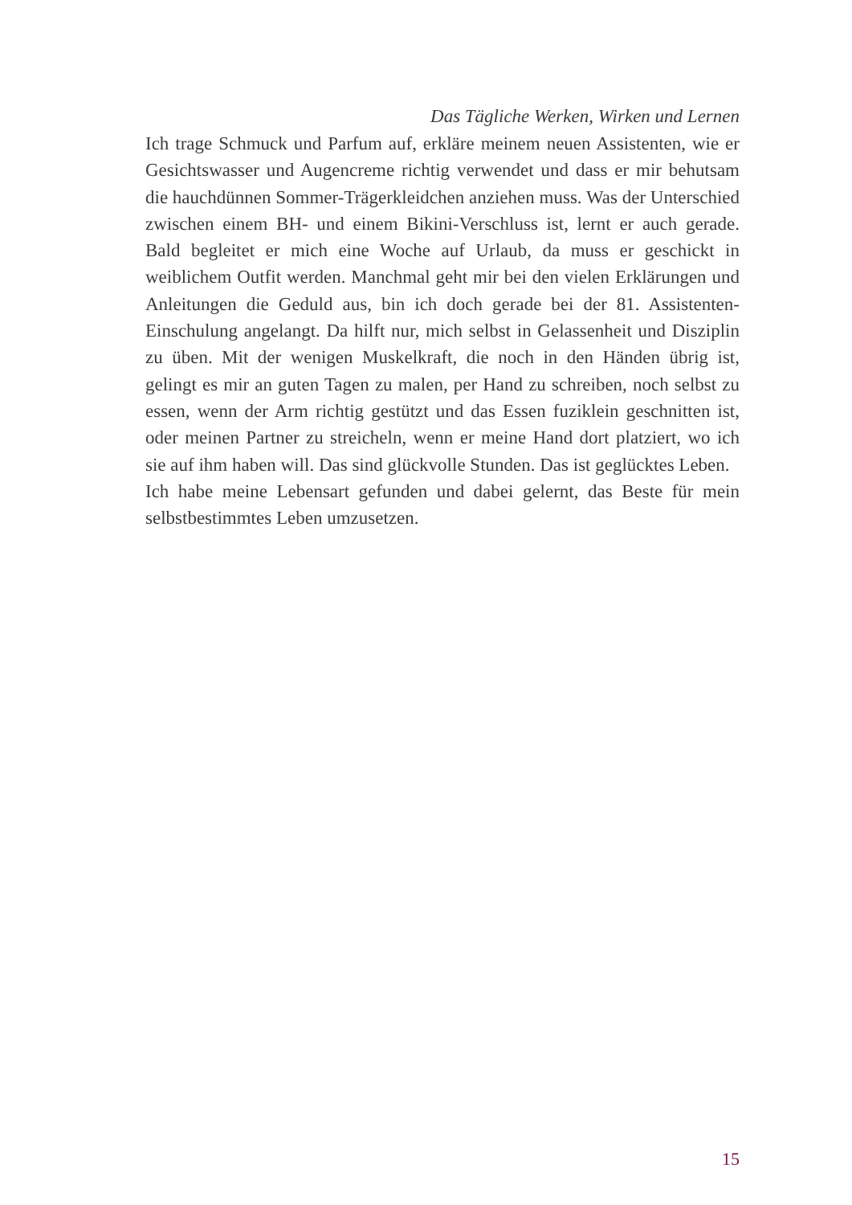Das Tägliche Werken, Wirken und Lernen
Ich trage Schmuck und Parfum auf, erkläre meinem neuen Assistenten, wie er Gesichtswasser und Augencreme richtig verwendet und dass er mir behutsam die hauchdünnen Sommer-Trägerkleidchen anziehen muss. Was der Unterschied zwischen einem BH- und einem Bikini-Verschluss ist, lernt er auch gerade. Bald begleitet er mich eine Woche auf Urlaub, da muss er geschickt in weiblichem Outfit werden. Manchmal geht mir bei den vielen Erklärungen und Anleitungen die Geduld aus, bin ich doch gerade bei der 81. Assistenten-Einschulung angelangt. Da hilft nur, mich selbst in Gelassenheit und Disziplin zu üben. Mit der wenigen Muskelkraft, die noch in den Händen übrig ist, gelingt es mir an guten Tagen zu malen, per Hand zu schreiben, noch selbst zu essen, wenn der Arm richtig gestützt und das Essen fuziklein geschnitten ist, oder meinen Partner zu streicheln, wenn er meine Hand dort platziert, wo ich sie auf ihm haben will. Das sind glückvolle Stunden. Das ist geglücktes Leben.
Ich habe meine Lebensart gefunden und dabei gelernt, das Beste für mein selbstbestimmtes Leben umzusetzen.
15